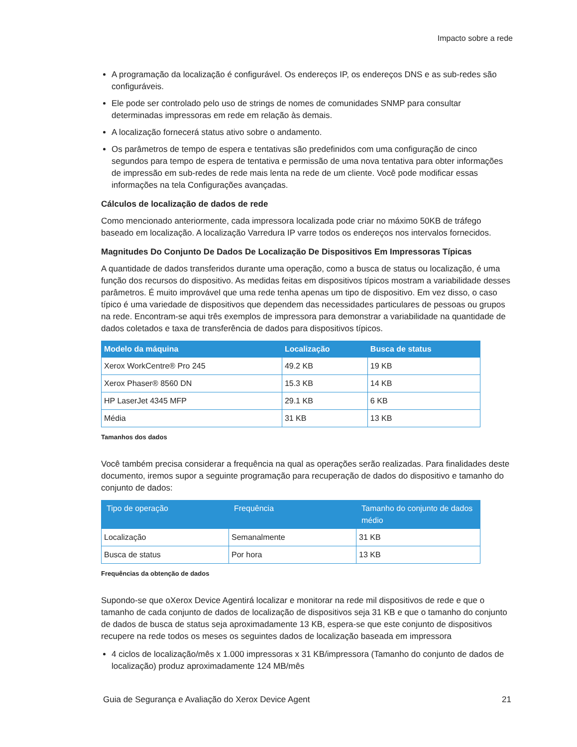Impacto sobre a rede
A programação da localização é configurável. Os endereços IP, os endereços DNS e as sub-redes são configuráveis.
Ele pode ser controlado pelo uso de strings de nomes de comunidades SNMP para consultar determinadas impressoras em rede em relação às demais.
A localização fornecerá status ativo sobre o andamento.
Os parâmetros de tempo de espera e tentativas são predefinidos com uma configuração de cinco segundos para tempo de espera de tentativa e permissão de uma nova tentativa para obter informações de impressão em sub-redes de rede mais lenta na rede de um cliente. Você pode modificar essas informações na tela Configurações avançadas.
Cálculos de localização de dados de rede
Como mencionado anteriormente, cada impressora localizada pode criar no máximo 50KB de tráfego baseado em localização. A localização Varredura IP varre todos os endereços nos intervalos fornecidos.
Magnitudes Do Conjunto De Dados De Localização De Dispositivos Em Impressoras Típicas
A quantidade de dados transferidos durante uma operação, como a busca de status ou localização, é uma função dos recursos do dispositivo. As medidas feitas em dispositivos típicos mostram a variabilidade desses parâmetros. É muito improvável que uma rede tenha apenas um tipo de dispositivo. Em vez disso, o caso típico é uma variedade de dispositivos que dependem das necessidades particulares de pessoas ou grupos na rede. Encontram-se aqui três exemplos de impressora para demonstrar a variabilidade na quantidade de dados coletados e taxa de transferência de dados para dispositivos típicos.
| Modelo da máquina | Localização | Busca de status |
| --- | --- | --- |
| Xerox WorkCentre® Pro 245 | 49.2 KB | 19 KB |
| Xerox Phaser® 8560 DN | 15.3 KB | 14 KB |
| HP LaserJet 4345 MFP | 29.1 KB | 6 KB |
| Média | 31 KB | 13 KB |
Tamanhos dos dados
Você também precisa considerar a frequência na qual as operações serão realizadas. Para finalidades deste documento, iremos supor a seguinte programação para recuperação de dados do dispositivo e tamanho do conjunto de dados:
| Tipo de operação | Frequência | Tamanho do conjunto de dados médio |
| --- | --- | --- |
| Localização | Semanalmente | 31 KB |
| Busca de status | Por hora | 13 KB |
Frequências da obtenção de dados
Supondo-se que oXerox Device Agentirá localizar e monitorar na rede mil dispositivos de rede e que o tamanho de cada conjunto de dados de localização de dispositivos seja 31 KB e que o tamanho do conjunto de dados de busca de status seja aproximadamente 13 KB, espera-se que este conjunto de dispositivos recupere na rede todos os meses os seguintes dados de localização baseada em impressora
4 ciclos de localização/mês x 1.000 impressoras x 31 KB/impressora (Tamanho do conjunto de dados de localização) produz aproximadamente 124 MB/mês
Guia de Segurança e Avaliação do Xerox Device Agent 21